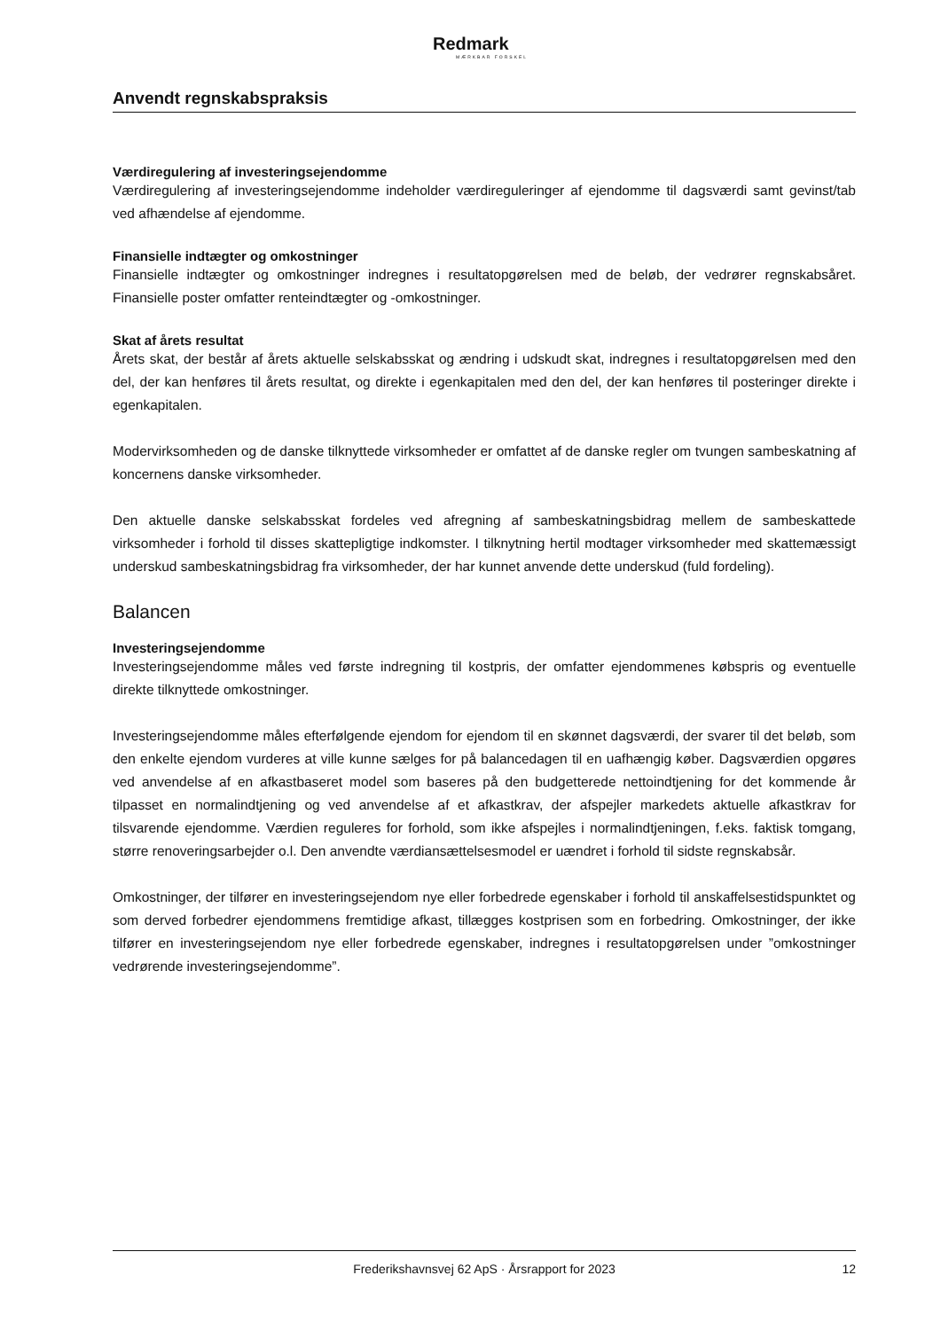Redmark
MÆRKBAR FORSKEL
Anvendt regnskabspraksis
Værdiregulering af investeringsejendomme
Værdiregulering af investeringsejendomme indeholder værdireguleringer af ejendomme til dagsværdi samt gevinst/tab ved afhændelse af ejendomme.
Finansielle indtægter og omkostninger
Finansielle indtægter og omkostninger indregnes i resultatopgørelsen med de beløb, der vedrører regnskabsåret. Finansielle poster omfatter renteindtægter og -omkostninger.
Skat af årets resultat
Årets skat, der består af årets aktuelle selskabsskat og ændring i udskudt skat, indregnes i resultatopgørelsen med den del, der kan henføres til årets resultat, og direkte i egenkapitalen med den del, der kan henføres til posteringer direkte i egenkapitalen.
Modervirksomheden og de danske tilknyttede virksomheder er omfattet af de danske regler om tvungen sambeskatning af koncernens danske virksomheder.
Den aktuelle danske selskabsskat fordeles ved afregning af sambeskatningsbidrag mellem de sambeskattede virksomheder i forhold til disses skattepligtige indkomster. I tilknytning hertil modtager virksomheder med skattemæssigt underskud sambeskatningsbidrag fra virksomheder, der har kunnet anvende dette underskud (fuld fordeling).
Balancen
Investeringsejendomme
Investeringsejendomme måles ved første indregning til kostpris, der omfatter ejendommenes købspris og eventuelle direkte tilknyttede omkostninger.
Investeringsejendomme måles efterfølgende ejendom for ejendom til en skønnet dagsværdi, der svarer til det beløb, som den enkelte ejendom vurderes at ville kunne sælges for på balancedagen til en uafhængig køber. Dagsværdien opgøres ved anvendelse af en afkastbaseret model som baseres på den budgetterede nettoindtjening for det kommende år tilpasset en normalindtjening og ved anvendelse af et afkastkrav, der afspejler markedets aktuelle afkastkrav for tilsvarende ejendomme. Værdien reguleres for forhold, som ikke afspejles i normalindtjeningen, f.eks. faktisk tomgang, større renoveringsarbejder o.l. Den anvendte værdiansættelsesmodel er uændret i forhold til sidste regnskabsår.
Omkostninger, der tilfører en investeringsejendom nye eller forbedrede egenskaber i forhold til anskaffelsestidspunktet og som derved forbedrer ejendommens fremtidige afkast, tillægges kostprisen som en forbedring. Omkostninger, der ikke tilfører en investeringsejendom nye eller forbedrede egenskaber, indregnes i resultatopgørelsen under ”omkostninger vedrørende investeringsejendomme”.
Frederikshavnsvej 62 ApS · Årsrapport for 2023 12